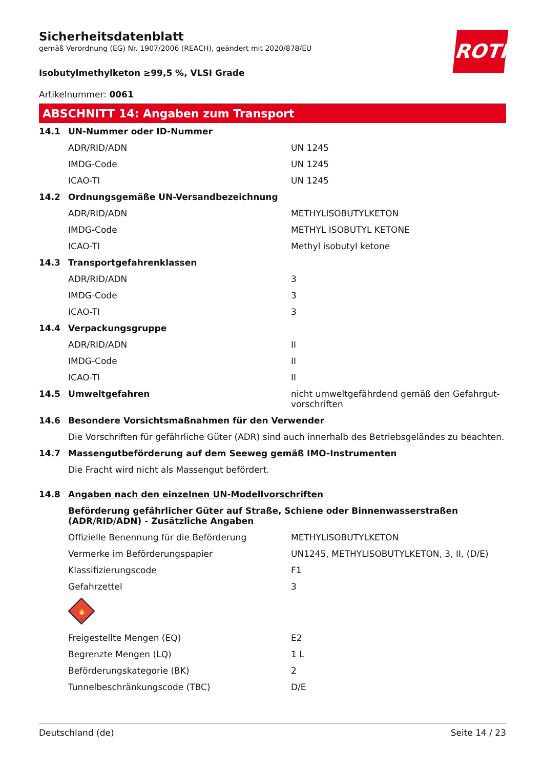Sicherheitsdatenblatt
gemäß Verordnung (EG) Nr. 1907/2006 (REACH), geändert mit 2020/878/EU
ROTH
Isobutylmethylketon ≥99,5 %, VLSI Grade
Artikelnummer: 0061
ABSCHNITT 14: Angaben zum Transport
| 14.1 | UN-Nummer oder ID-Nummer | |
| | ADR/RID/ADN | UN 1245 |
| | IMDG-Code | UN 1245 |
| | ICAO-TI | UN 1245 |
| 14.2 | Ordnungsgemäße UN-Versandbezeichnung | |
| | ADR/RID/ADN | METHYLISOBUTYLKETON |
| | IMDG-Code | METHYL ISOBUTYL KETONE |
| | ICAO-TI | Methyl isobutyl ketone |
| 14.3 | Transportgefahrenklassen | |
| | ADR/RID/ADN | 3 |
| | IMDG-Code | 3 |
| | ICAO-TI | 3 |
| 14.4 | Verpackungsgruppe | |
| | ADR/RID/ADN | II |
| | IMDG-Code | II |
| | ICAO-TI | II |
| 14.5 | Umweltgefahren | nicht umweltgefährdend gemäß den Gefahrgut-vorschriften |
| 14.6 | Besondere Vorsichtsmaßnahmen für den Verwender | |
| | Die Vorschriften für gefährliche Güter (ADR) sind auch innerhalb des Betriebsgeländes zu beachten. | |
| 14.7 | Massengutbeförderung auf dem Seeweg gemäß IMO-Instrumenten | |
| | Die Fracht wird nicht als Massengut befördert. | |
| 14.8 | Angaben nach den einzelnen UN-Modellvorschriften | |
| | Beförderung gefährlicher Güter auf Straße, Schiene oder Binnenwasserstraßen (ADR/RID/ADN) - Zusätzliche Angaben | |
| | Offizielle Benennung für die Beförderung | METHYLISOBUTYLKETON |
| | Vermerke im Beförderungspapier | UN1245, METHYLISOBUTYLKETON, 3, II, (D/E) |
| | Klassifizierungscode | F1 |
| | Gefahrzettel | 3 |
| | 🔥 3 | |
| | Freigestellte Mengen (EQ) | E2 |
| | Begrenzte Mengen (LQ) | 1 L |
| | Beförderungskategorie (BK) | 2 |
| | Tunnelbeschränkungscode (TBC) | D/E |
Deutschland (de) Seite 14 / 23